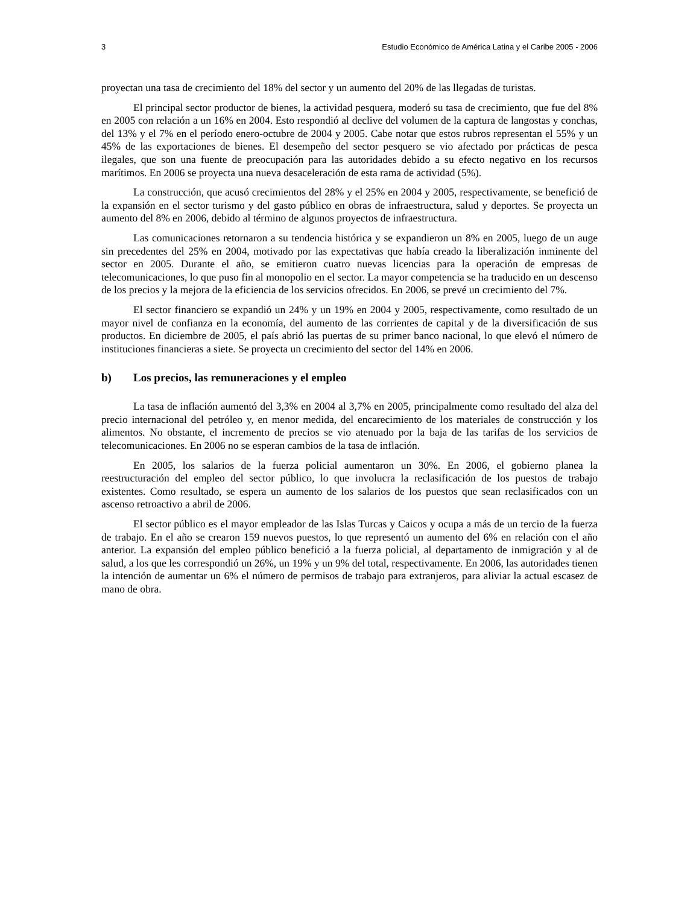3 Estudio Económico de América Latina y el Caribe 2005 - 2006
proyectan una tasa de crecimiento del 18% del sector y un aumento del 20% de las llegadas de turistas.
El principal sector productor de bienes, la actividad pesquera, moderó su tasa de crecimiento, que fue del 8% en 2005 con relación a un 16% en 2004. Esto respondió al declive del volumen de la captura de langostas y conchas, del 13% y el 7% en el período enero-octubre de 2004 y 2005. Cabe notar que estos rubros representan el 55% y un 45% de las exportaciones de bienes. El desempeño del sector pesquero se vio afectado por prácticas de pesca ilegales, que son una fuente de preocupación para las autoridades debido a su efecto negativo en los recursos marítimos. En 2006 se proyecta una nueva desaceleración de esta rama de actividad (5%).
La construcción, que acusó crecimientos del 28% y el 25% en 2004 y 2005, respectivamente, se benefició de la expansión en el sector turismo y del gasto público en obras de infraestructura, salud y deportes. Se proyecta un aumento del 8% en 2006, debido al término de algunos proyectos de infraestructura.
Las comunicaciones retornaron a su tendencia histórica y se expandieron un 8% en 2005, luego de un auge sin precedentes del 25% en 2004, motivado por las expectativas que había creado la liberalización inminente del sector en 2005. Durante el año, se emitieron cuatro nuevas licencias para la operación de empresas de telecomunicaciones, lo que puso fin al monopolio en el sector. La mayor competencia se ha traducido en un descenso de los precios y la mejora de la eficiencia de los servicios ofrecidos. En 2006, se prevé un crecimiento del 7%.
El sector financiero se expandió un 24% y un 19% en 2004 y 2005, respectivamente, como resultado de un mayor nivel de confianza en la economía, del aumento de las corrientes de capital y de la diversificación de sus productos. En diciembre de 2005, el país abrió las puertas de su primer banco nacional, lo que elevó el número de instituciones financieras a siete. Se proyecta un crecimiento del sector del 14% en 2006.
b) Los precios, las remuneraciones y el empleo
La tasa de inflación aumentó del 3,3% en 2004 al 3,7% en 2005, principalmente como resultado del alza del precio internacional del petróleo y, en menor medida, del encarecimiento de los materiales de construcción y los alimentos. No obstante, el incremento de precios se vio atenuado por la baja de las tarifas de los servicios de telecomunicaciones. En 2006 no se esperan cambios de la tasa de inflación.
En 2005, los salarios de la fuerza policial aumentaron un 30%. En 2006, el gobierno planea la reestructuración del empleo del sector público, lo que involucra la reclasificación de los puestos de trabajo existentes. Como resultado, se espera un aumento de los salarios de los puestos que sean reclasificados con un ascenso retroactivo a abril de 2006.
El sector público es el mayor empleador de las Islas Turcas y Caicos y ocupa a más de un tercio de la fuerza de trabajo. En el año se crearon 159 nuevos puestos, lo que representó un aumento del 6% en relación con el año anterior. La expansión del empleo público benefició a la fuerza policial, al departamento de inmigración y al de salud, a los que les correspondió un 26%, un 19% y un 9% del total, respectivamente. En 2006, las autoridades tienen la intención de aumentar un 6% el número de permisos de trabajo para extranjeros, para aliviar la actual escasez de mano de obra.